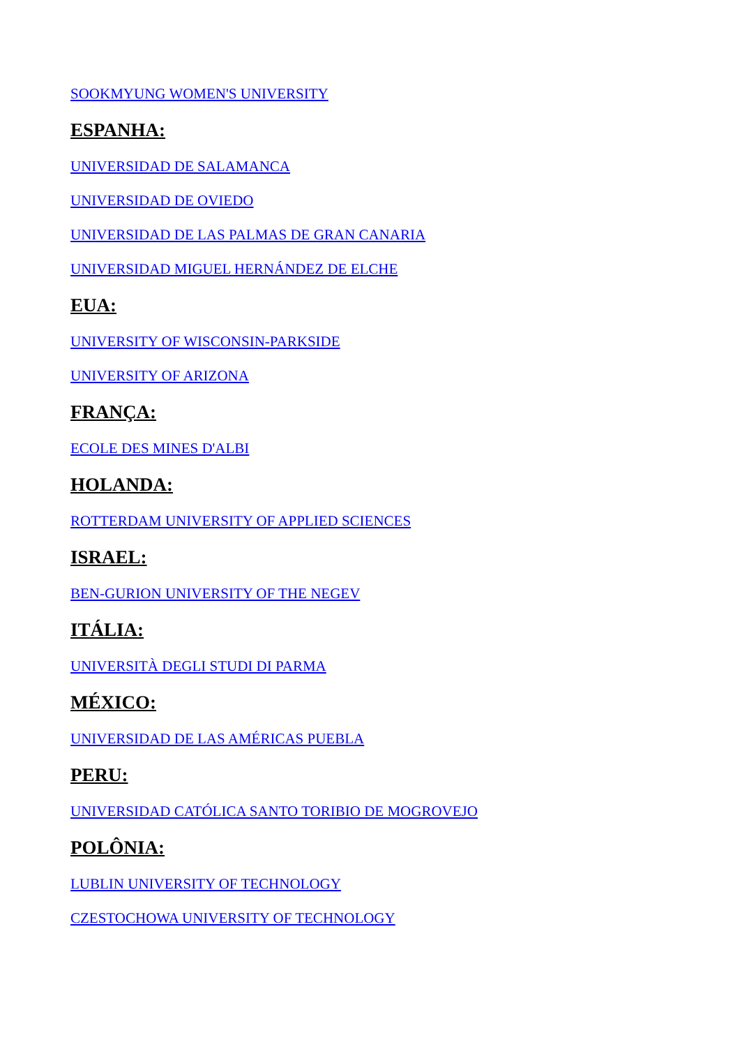SOOKMYUNG WOMEN'S UNIVERSITY
ESPANHA:
UNIVERSIDAD DE SALAMANCA
UNIVERSIDAD DE OVIEDO
UNIVERSIDAD DE LAS PALMAS DE GRAN CANARIA
UNIVERSIDAD MIGUEL HERNÁNDEZ DE ELCHE
EUA:
UNIVERSITY OF WISCONSIN-PARKSIDE
UNIVERSITY OF ARIZONA
FRANÇA:
ECOLE DES MINES D'ALBI
HOLANDA:
ROTTERDAM UNIVERSITY OF APPLIED SCIENCES
ISRAEL:
BEN-GURION UNIVERSITY OF THE NEGEV
ITÁLIA:
UNIVERSITÀ DEGLI STUDI DI PARMA
MÉXICO:
UNIVERSIDAD DE LAS AMÉRICAS PUEBLA
PERU:
UNIVERSIDAD CATÓLICA SANTO TORIBIO DE MOGROVEJO
POLÔNIA:
LUBLIN UNIVERSITY OF TECHNOLOGY
CZESTOCHOWA UNIVERSITY OF TECHNOLOGY